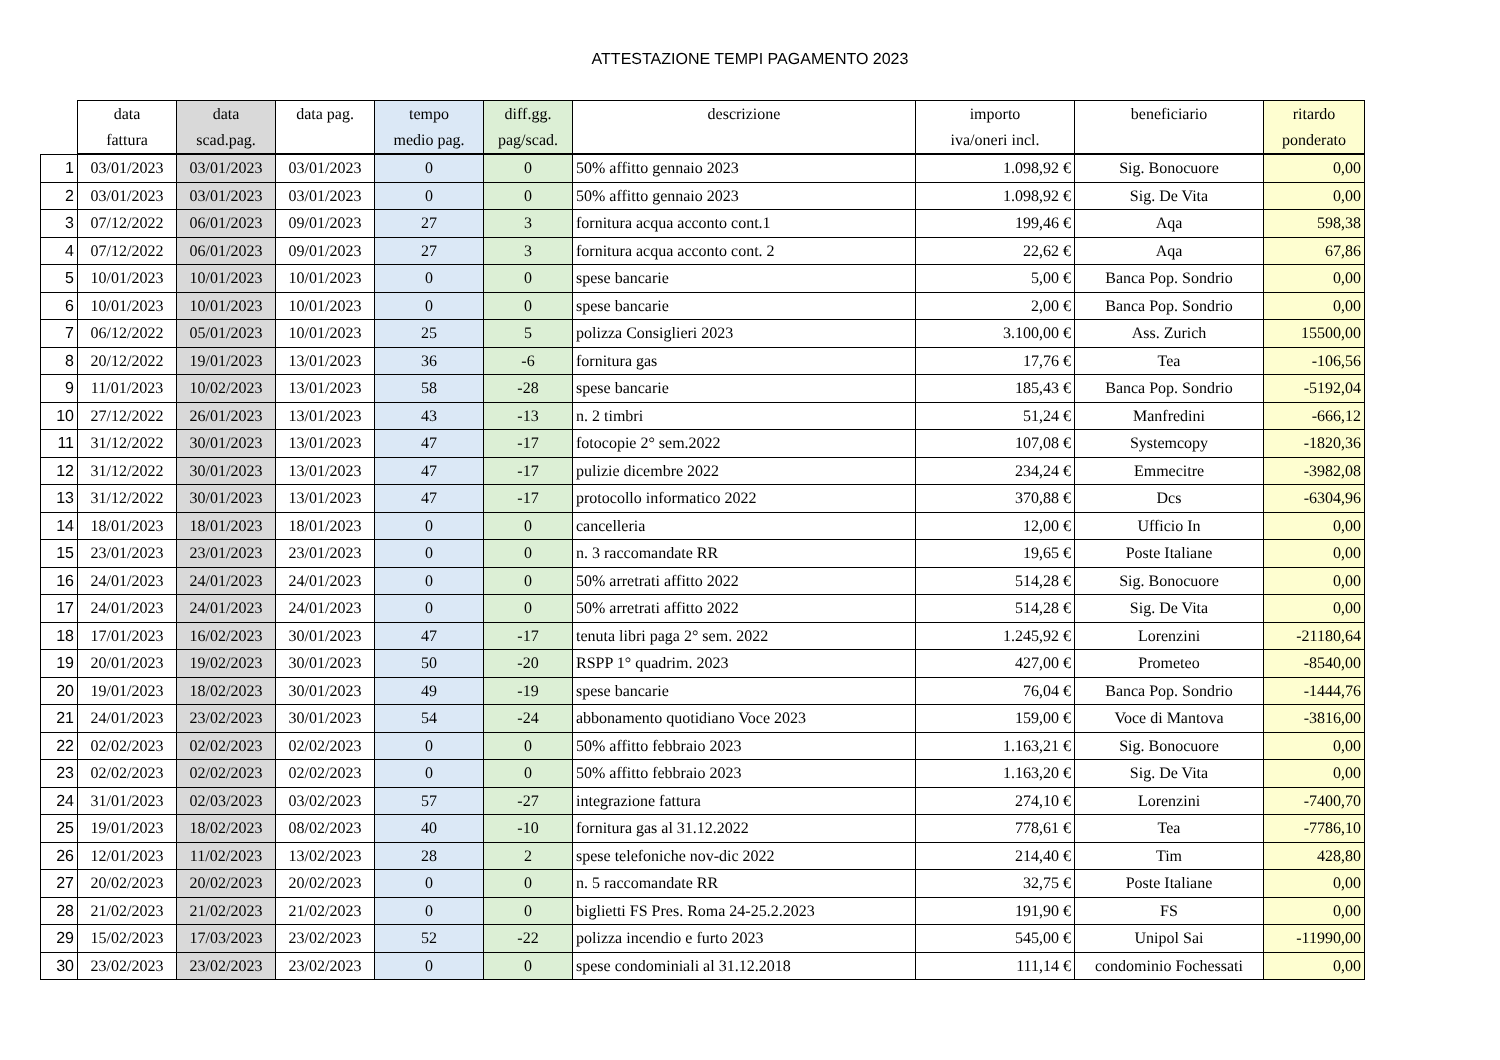ATTESTAZIONE TEMPI PAGAMENTO 2023
| | data fattura | data scad.pag. | data pag. | tempo medio pag. | diff.gg. pag/scad. | descrizione | importo iva/oneri incl. | beneficiario | ritardo ponderato |
| --- | --- | --- | --- | --- | --- | --- | --- | --- | --- |
| 1 | 03/01/2023 | 03/01/2023 | 03/01/2023 | 0 | 0 | 50% affitto gennaio 2023 | 1.098,92 € | Sig. Bonocuore | 0,00 |
| 2 | 03/01/2023 | 03/01/2023 | 03/01/2023 | 0 | 0 | 50% affitto gennaio 2023 | 1.098,92 € | Sig. De Vita | 0,00 |
| 3 | 07/12/2022 | 06/01/2023 | 09/01/2023 | 27 | 3 | fornitura acqua acconto cont.1 | 199,46 € | Aqa | 598,38 |
| 4 | 07/12/2022 | 06/01/2023 | 09/01/2023 | 27 | 3 | fornitura acqua acconto cont. 2 | 22,62 € | Aqa | 67,86 |
| 5 | 10/01/2023 | 10/01/2023 | 10/01/2023 | 0 | 0 | spese bancarie | 5,00 € | Banca Pop. Sondrio | 0,00 |
| 6 | 10/01/2023 | 10/01/2023 | 10/01/2023 | 0 | 0 | spese bancarie | 2,00 € | Banca Pop. Sondrio | 0,00 |
| 7 | 06/12/2022 | 05/01/2023 | 10/01/2023 | 25 | 5 | polizza Consiglieri 2023 | 3.100,00 € | Ass. Zurich | 15500,00 |
| 8 | 20/12/2022 | 19/01/2023 | 13/01/2023 | 36 | -6 | fornitura gas | 17,76 € | Tea | -106,56 |
| 9 | 11/01/2023 | 10/02/2023 | 13/01/2023 | 58 | -28 | spese bancarie | 185,43 € | Banca Pop. Sondrio | -5192,04 |
| 10 | 27/12/2022 | 26/01/2023 | 13/01/2023 | 43 | -13 | n. 2 timbri | 51,24 € | Manfredini | -666,12 |
| 11 | 31/12/2022 | 30/01/2023 | 13/01/2023 | 47 | -17 | fotocopie 2° sem.2022 | 107,08 € | Systemcopy | -1820,36 |
| 12 | 31/12/2022 | 30/01/2023 | 13/01/2023 | 47 | -17 | pulizie dicembre 2022 | 234,24 € | Emmecitre | -3982,08 |
| 13 | 31/12/2022 | 30/01/2023 | 13/01/2023 | 47 | -17 | protocollo informatico 2022 | 370,88 € | Dcs | -6304,96 |
| 14 | 18/01/2023 | 18/01/2023 | 18/01/2023 | 0 | 0 | cancelleria | 12,00 € | Ufficio In | 0,00 |
| 15 | 23/01/2023 | 23/01/2023 | 23/01/2023 | 0 | 0 | n. 3 raccomandate RR | 19,65 € | Poste Italiane | 0,00 |
| 16 | 24/01/2023 | 24/01/2023 | 24/01/2023 | 0 | 0 | 50% arretrati affitto 2022 | 514,28 € | Sig. Bonocuore | 0,00 |
| 17 | 24/01/2023 | 24/01/2023 | 24/01/2023 | 0 | 0 | 50% arretrati affitto 2022 | 514,28 € | Sig. De Vita | 0,00 |
| 18 | 17/01/2023 | 16/02/2023 | 30/01/2023 | 47 | -17 | tenuta libri paga 2° sem. 2022 | 1.245,92 € | Lorenzini | -21180,64 |
| 19 | 20/01/2023 | 19/02/2023 | 30/01/2023 | 50 | -20 | RSPP 1° quadrim. 2023 | 427,00 € | Prometeo | -8540,00 |
| 20 | 19/01/2023 | 18/02/2023 | 30/01/2023 | 49 | -19 | spese bancarie | 76,04 € | Banca Pop. Sondrio | -1444,76 |
| 21 | 24/01/2023 | 23/02/2023 | 30/01/2023 | 54 | -24 | abbonamento quotidiano Voce 2023 | 159,00 € | Voce di Mantova | -3816,00 |
| 22 | 02/02/2023 | 02/02/2023 | 02/02/2023 | 0 | 0 | 50% affitto febbraio 2023 | 1.163,21 € | Sig. Bonocuore | 0,00 |
| 23 | 02/02/2023 | 02/02/2023 | 02/02/2023 | 0 | 0 | 50% affitto febbraio 2023 | 1.163,20 € | Sig. De Vita | 0,00 |
| 24 | 31/01/2023 | 02/03/2023 | 03/02/2023 | 57 | -27 | integrazione fattura | 274,10 € | Lorenzini | -7400,70 |
| 25 | 19/01/2023 | 18/02/2023 | 08/02/2023 | 40 | -10 | fornitura gas al 31.12.2022 | 778,61 € | Tea | -7786,10 |
| 26 | 12/01/2023 | 11/02/2023 | 13/02/2023 | 28 | 2 | spese telefoniche nov-dic 2022 | 214,40 € | Tim | 428,80 |
| 27 | 20/02/2023 | 20/02/2023 | 20/02/2023 | 0 | 0 | n. 5 raccomandate RR | 32,75 € | Poste Italiane | 0,00 |
| 28 | 21/02/2023 | 21/02/2023 | 21/02/2023 | 0 | 0 | biglietti FS Pres. Roma 24-25.2.2023 | 191,90 € | FS | 0,00 |
| 29 | 15/02/2023 | 17/03/2023 | 23/02/2023 | 52 | -22 | polizza incendio e furto 2023 | 545,00 € | Unipol Sai | -11990,00 |
| 30 | 23/02/2023 | 23/02/2023 | 23/02/2023 | 0 | 0 | spese condominiali al 31.12.2018 | 111,14 € | condominio Fochessati | 0,00 |